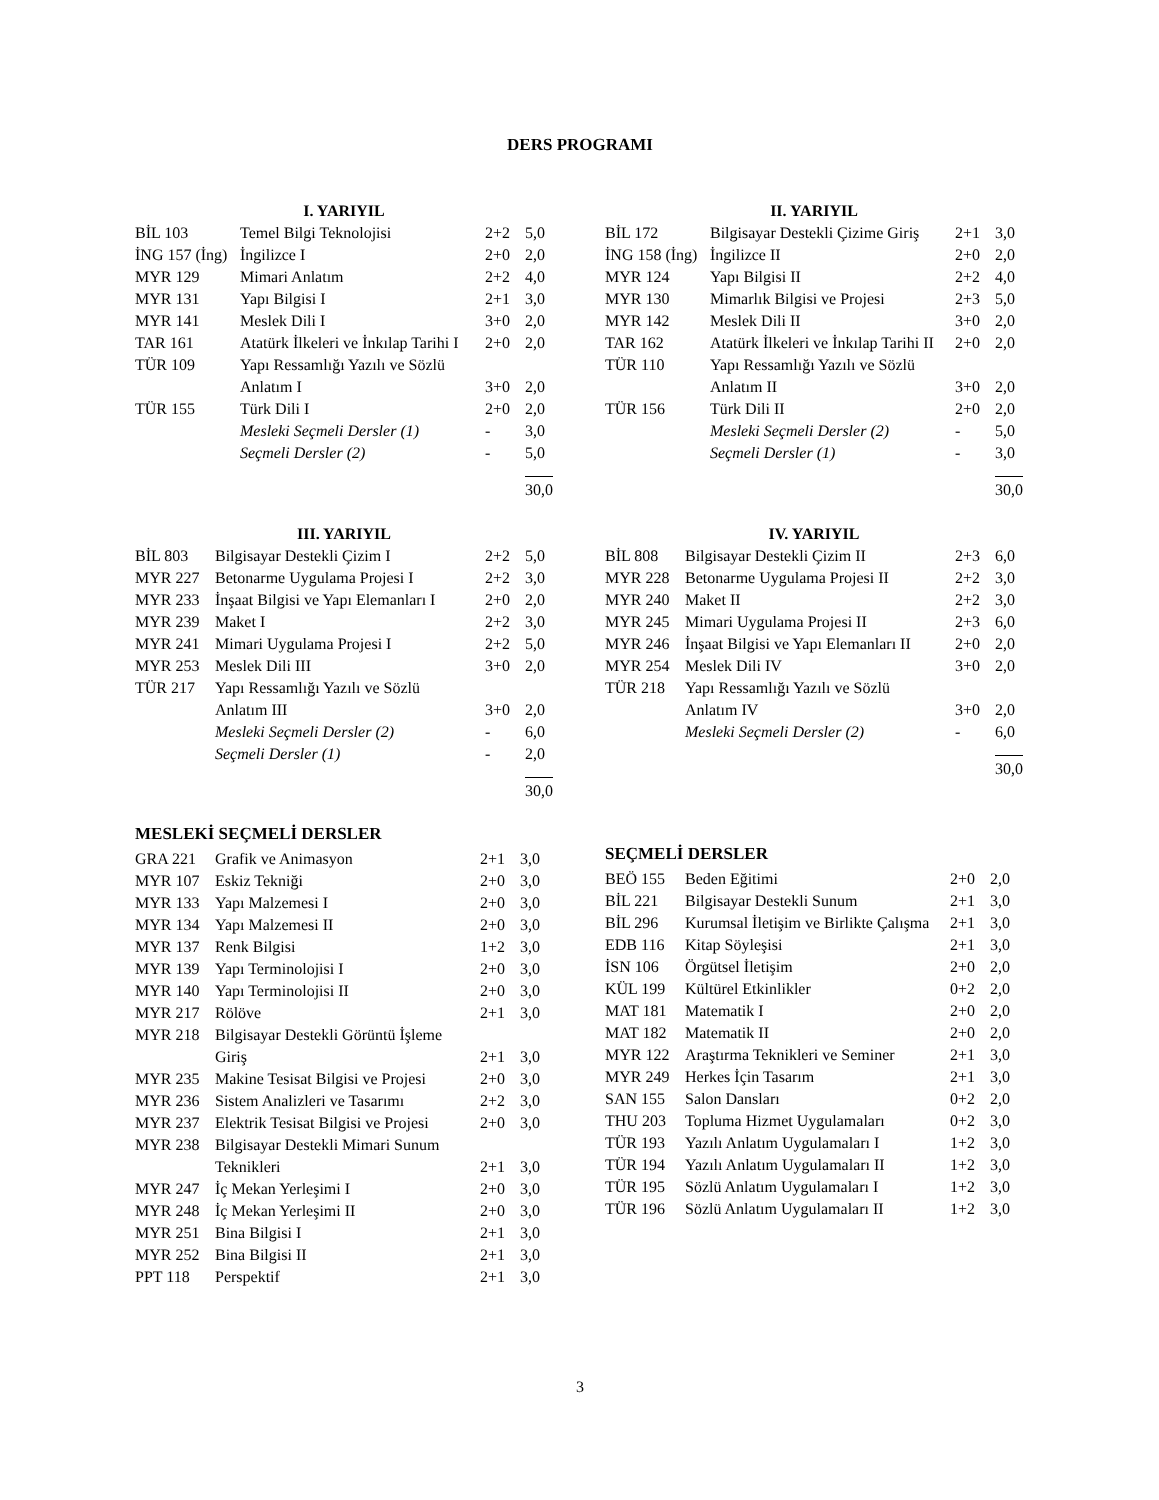DERS PROGRAMI
| I. YARIYIL | | | |
| --- | --- | --- | --- |
| BİL 103 | Temel Bilgi Teknolojisi | 2+2 | 5,0 |
| İNG 157 (İng) | İngilizce I | 2+0 | 2,0 |
| MYR 129 | Mimari Anlatım | 2+2 | 4,0 |
| MYR 131 | Yapı Bilgisi I | 2+1 | 3,0 |
| MYR 141 | Meslek Dili I | 3+0 | 2,0 |
| TAR 161 | Atatürk İlkeleri ve İnkılap Tarihi I | 2+0 | 2,0 |
| TÜR 109 | Yapı Ressamlığı Yazılı ve Sözlü Anlatım I | 3+0 | 2,0 |
| TÜR 155 | Türk Dili I | 2+0 | 2,0 |
| | Mesleki Seçmeli Dersler (1) | - | 3,0 |
| | Seçmeli Dersler (2) | - | 5,0 |
| | | | 30,0 |
| II. YARIYIL | | | |
| --- | --- | --- | --- |
| BİL 172 | Bilgisayar Destekli Çizime Giriş | 2+1 | 3,0 |
| İNG 158 (İng) | İngilizce II | 2+0 | 2,0 |
| MYR 124 | Yapı Bilgisi II | 2+2 | 4,0 |
| MYR 130 | Mimarlık Bilgisi ve Projesi | 2+3 | 5,0 |
| MYR 142 | Meslek Dili II | 3+0 | 2,0 |
| TAR 162 | Atatürk İlkeleri ve İnkılap Tarihi II | 2+0 | 2,0 |
| TÜR 110 | Yapı Ressamlığı Yazılı ve Sözlü Anlatım II | 3+0 | 2,0 |
| TÜR 156 | Türk Dili II | 2+0 | 2,0 |
| | Mesleki Seçmeli Dersler (2) | - | 5,0 |
| | Seçmeli Dersler (1) | - | 3,0 |
| | | | 30,0 |
| III. YARIYIL | | | |
| --- | --- | --- | --- |
| BİL 803 | Bilgisayar Destekli Çizim I | 2+2 | 5,0 |
| MYR 227 | Betonarme Uygulama Projesi I | 2+2 | 3,0 |
| MYR 233 | İnşaat Bilgisi ve Yapı Elemanları I | 2+0 | 2,0 |
| MYR 239 | Maket I | 2+2 | 3,0 |
| MYR 241 | Mimari Uygulama Projesi I | 2+2 | 5,0 |
| MYR 253 | Meslek Dili III | 3+0 | 2,0 |
| TÜR 217 | Yapı Ressamlığı Yazılı ve Sözlü Anlatım III | 3+0 | 2,0 |
| | Mesleki Seçmeli Dersler (2) | - | 6,0 |
| | Seçmeli Dersler (1) | - | 2,0 |
| | | | 30,0 |
| IV. YARIYIL | | | |
| --- | --- | --- | --- |
| BİL 808 | Bilgisayar Destekli Çizim II | 2+3 | 6,0 |
| MYR 228 | Betonarme Uygulama Projesi II | 2+2 | 3,0 |
| MYR 240 | Maket II | 2+2 | 3,0 |
| MYR 245 | Mimari Uygulama Projesi II | 2+3 | 6,0 |
| MYR 246 | İnşaat Bilgisi ve Yapı Elemanları II | 2+0 | 2,0 |
| MYR 254 | Meslek Dili IV | 3+0 | 2,0 |
| TÜR 218 | Yapı Ressamlığı Yazılı ve Sözlü Anlatım IV | 3+0 | 2,0 |
| | Mesleki Seçmeli Dersler (2) | - | 6,0 |
| | | | 30,0 |
MESLEKİ SEÇMELİ DERSLER
| GRA 221 | Grafik ve Animasyon | 2+1 | 3,0 |
| MYR 107 | Eskiz Tekniği | 2+0 | 3,0 |
| MYR 133 | Yapı Malzemesi I | 2+0 | 3,0 |
| MYR 134 | Yapı Malzemesi II | 2+0 | 3,0 |
| MYR 137 | Renk Bilgisi | 1+2 | 3,0 |
| MYR 139 | Yapı Terminolojisi I | 2+0 | 3,0 |
| MYR 140 | Yapı Terminolojisi II | 2+0 | 3,0 |
| MYR 217 | Rölöve | 2+1 | 3,0 |
| MYR 218 | Bilgisayar Destekli Görüntü İşleme Giriş | 2+1 | 3,0 |
| MYR 235 | Makine Tesisat Bilgisi ve Projesi | 2+0 | 3,0 |
| MYR 236 | Sistem Analizleri ve Tasarımı | 2+2 | 3,0 |
| MYR 237 | Elektrik Tesisat Bilgisi ve Projesi | 2+0 | 3,0 |
| MYR 238 | Bilgisayar Destekli Mimari Sunum Teknikleri | 2+1 | 3,0 |
| MYR 247 | İç Mekan Yerleşimi I | 2+0 | 3,0 |
| MYR 248 | İç Mekan Yerleşimi II | 2+0 | 3,0 |
| MYR 251 | Bina Bilgisi I | 2+1 | 3,0 |
| MYR 252 | Bina Bilgisi II | 2+1 | 3,0 |
| PPT 118 | Perspektif | 2+1 | 3,0 |
SEÇMELİ DERSLER
| BEÖ 155 | Beden Eğitimi | 2+0 | 2,0 |
| BİL 221 | Bilgisayar Destekli Sunum | 2+1 | 3,0 |
| BİL 296 | Kurumsal İletişim ve Birlikte Çalışma | 2+1 | 3,0 |
| EDB 116 | Kitap Söyleşisi | 2+1 | 3,0 |
| İSN 106 | Örgütsel İletişim | 2+0 | 2,0 |
| KÜL 199 | Kültürel Etkinlikler | 0+2 | 2,0 |
| MAT 181 | Matematik I | 2+0 | 2,0 |
| MAT 182 | Matematik II | 2+0 | 2,0 |
| MYR 122 | Araştırma Teknikleri ve Seminer | 2+1 | 3,0 |
| MYR 249 | Herkes İçin Tasarım | 2+1 | 3,0 |
| SAN 155 | Salon Dansları | 0+2 | 2,0 |
| THU 203 | Topluma Hizmet Uygulamaları | 0+2 | 3,0 |
| TÜR 193 | Yazılı Anlatım Uygulamaları I | 1+2 | 3,0 |
| TÜR 194 | Yazılı Anlatım Uygulamaları II | 1+2 | 3,0 |
| TÜR 195 | Sözlü Anlatım Uygulamaları I | 1+2 | 3,0 |
| TÜR 196 | Sözlü Anlatım Uygulamaları II | 1+2 | 3,0 |
3